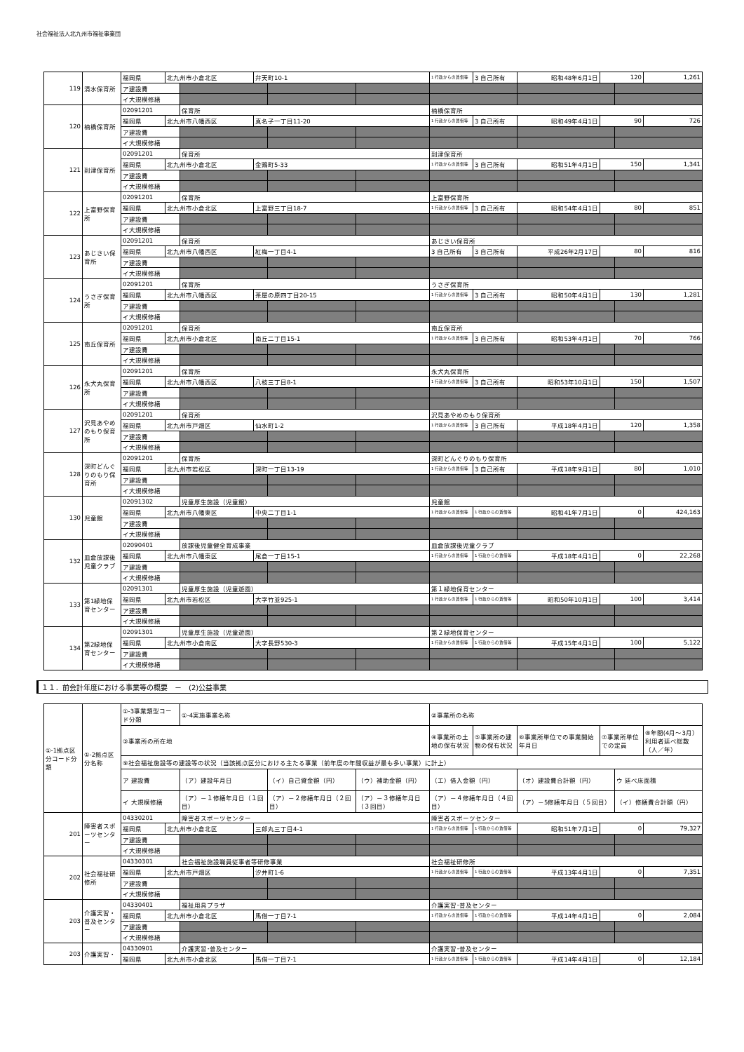社会福祉法人北九州市福祉事業団
| 119 | 清水保育所 | 福岡県 | 北九州市小倉北区 | | 弁天町10-1 | | | 1 行政からの賃借等 | 3 自己所有 | 昭和48年6月1日 | 120 | | 1,261 |
| | | ア建設費 | | | | | | | | | | | |
| | | イ大規模修繕 | | | | | | | | | | | |
| 120 | 楠橋保育所 | 02091201 | | 保育所 | | | | 楠橋保育所 | | | | | |
| | | 福岡県 | 北九州市八幡西区 | | 真名子一丁目11-20 | | | 1 行政からの賃借等 | 3 自己所有 | 昭和49年4月1日 | 90 | | 726 |
| | | ア建設費 | | | | | | | | | | | |
| | | イ大規模修繕 | | | | | | | | | | | |
| 121 | 到津保育所 | 02091201 | | 保育所 | | | | 到津保育所 | | | | | |
| | | 福岡県 | 北九州市小倉北区 | | 金鶏町5-33 | | | 1 行政からの賃借等 | 3 自己所有 | 昭和51年4月1日 | 150 | | 1,341 |
| | | ア建設費 | | | | | | | | | | | |
| | | イ大規模修繕 | | | | | | | | | | | |
| 122 | 上富野保育所 | 02091201 | | 保育所 | | | | 上富野保育所 | | | | | |
| | | 福岡県 | 北九州市小倉北区 | | 上富野三丁目18-7 | | | 1 行政からの賃借等 | 3 自己所有 | 昭和54年4月1日 | 80 | | 851 |
| | | ア建設費 | | | | | | | | | | | |
| | | イ大規模修繕 | | | | | | | | | | | |
| 123 | あじさい保育所 | 02091201 | | 保育所 | | | | あじさい保育所 | | | | | |
| | | 福岡県 | 北九州市八幡西区 | | 紅梅一丁目4-1 | | | 3 自己所有 | 3 自己所有 | 平成26年2月17日 | 80 | | 816 |
| | | ア建設費 | | | | | | | | | | | |
| | | イ大規模修繕 | | | | | | | | | | | |
| 124 | うさぎ保育所 | 02091201 | | 保育所 | | | | うさぎ保育所 | | | | | |
| | | 福岡県 | 北九州市八幡西区 | | 茶屋の原四丁目20-15 | | | 1 行政からの賃借等 | 3 自己所有 | 昭和50年4月1日 | 130 | | 1,281 |
| | | ア建設費 | | | | | | | | | | | |
| | | イ大規模修繕 | | | | | | | | | | | |
| 125 | 南丘保育所 | 02091201 | | 保育所 | | | | 南丘保育所 | | | | | |
| | | 福岡県 | 北九州市小倉北区 | | 南丘二丁目15-1 | | | 1 行政からの賃借等 | 3 自己所有 | 昭和53年4月1日 | 70 | | 766 |
| | | ア建設費 | | | | | | | | | | | |
| | | イ大規模修繕 | | | | | | | | | | | |
| 126 | 永犬丸保育所 | 02091201 | | 保育所 | | | | 永犬丸保育所 | | | | | |
| | | 福岡県 | 北九州市八幡西区 | | 八枝三丁目8-1 | | | 1 行政からの賃借等 | 3 自己所有 | 昭和53年10月1日 | 150 | | 1,507 |
| | | ア建設費 | | | | | | | | | | | |
| | | イ大規模修繕 | | | | | | | | | | | |
| 127 | 沢見あやめのもり保育所 | 02091201 | | 保育所 | | | | 沢見あやめのもり保育所 | | | | | |
| | | 福岡県 | 北九州市戸畑区 | | 仙水町1-2 | | | 1 行政からの賃借等 | 3 自己所有 | 平成18年4月1日 | 120 | | 1,358 |
| | | ア建設費 | | | | | | | | | | | |
| | | イ大規模修繕 | | | | | | | | | | | |
| 128 | 深町どんぐりのもり保育所 | 02091201 | | 保育所 | | | | 深町どんぐりのもり保育所 | | | | | |
| | | 福岡県 | 北九州市若松区 | | 深町一丁目13-19 | | | 1 行政からの賃借等 | 3 自己所有 | 平成18年9月1日 | 80 | | 1,010 |
| | | ア建設費 | | | | | | | | | | | |
| | | イ大規模修繕 | | | | | | | | | | | |
| 130 | 児童館 | 02091302 | | 児童厚生施設（児童館） | | | | 児童館 | | | | | |
| | | 福岡県 | 北九州市八幡東区 | | 中央二丁目1-1 | | | 1 行政からの賃借等 | 1 行政からの賃借等 | 昭和41年7月1日 | 0 | | 424,163 |
| | | ア建設費 | | | | | | | | | | | |
| | | イ大規模修繕 | | | | | | | | | | | |
| 132 | 皿倉放課後児童クラブ | 02090401 | | 放課後児童健全育成事業 | | | | 皿倉放課後児童クラブ | | | | | |
| | | 福岡県 | 北九州市八幡東区 | | 尾倉一丁目15-1 | | | 1 行政からの賃借等 | 1 行政からの賃借等 | 平成18年4月1日 | 0 | | 22,268 |
| | | ア建設費 | | | | | | | | | | | |
| | | イ大規模修繕 | | | | | | | | | | | |
| 133 | 第1緑地保育センター | 02091301 | | 児童厚生施設（児童遊園） | | | | 第１緑地保育センター | | | | | |
| | | 福岡県 | 北九州市若松区 | | 大字竹並925-1 | | | 1 行政からの賃借等 | 1 行政からの賃借等 | 昭和50年10月1日 | 100 | | 3,414 |
| | | ア建設費 | | | | | | | | | | | |
| | | イ大規模修繕 | | | | | | | | | | | |
| 134 | 第2緑地保育センター | 02091301 | | 児童厚生施設（児童遊園） | | | | 第２緑地保育センター | | | | | |
| | | 福岡県 | 北九州市小倉南区 | | 大字長野530-3 | | | 1 行政からの賃借等 | 1 行政からの賃借等 | 平成15年4月1日 | 100 | | 5,122 |
| | | ア建設費 | | | | | | | | | | | |
| | | イ大規模修繕 | | | | | | | | | | | |
１１．前会計年度における事業等の概要　－　(2)公益事業
| ①-1拠点区分コード分類 | ①-2拠点区分名称 | ①-3事業類型コード分類 | | ①-4実施事業名称 | | | | ②事業所の名称 | | | | | |
| --- | --- | --- | --- | --- | --- | --- | --- | --- | --- | --- | --- | --- | --- |
| | | ③事業所の所在地 | | | | | | ④事業所の土地の保有状況 | ⑤事業所の建物の保有状況 | ⑥事業所単位での事業開始年月日 | ⑦事業所単位での定員 | | ⑧年間(4月～3月）利用者延べ総数（人／年） |
| | | ⑨社会福祉施設等の建設等の状況（当該拠点区分における主たる事業（前年度の年間収益が最も多い事業）に計上） | | | | | | | | | | | |
| | | ア 建設費 | | （ア）建設年月日 | | （イ）自己資金額（円） | （ウ）補助金額（円） | （エ）借入金額（円） | | （オ）建設費合計額（円） | | ウ 延べ床面積 | |
| | | イ 大規模修繕 | | （ア）－１修繕年月日（１回目） | | （ア）－２修繕年月日（２回目） | （ア）－３修繕年月日（３回目） | （ア）－４修繕年月日（４回目） | | （ア）－5修繕年月日（５回目） | | （イ）修繕費合計額（円） | |
| 201 | 障害者スポーツセンター | 04330201 | | 障害者スポーツセンター | | | | 障害者スポーツセンター | | | | | |
| | | 福岡県 | 北九州市小倉北区 | | 三郎丸三丁目4-1 | | | 1 行政からの賃借等 | 1 行政からの賃借等 | 昭和51年7月1日 | 0 | | 79,327 |
| | | ア建設費 | | | | | | | | | | | |
| | | イ大規模修繕 | | | | | | | | | | | |
| 202 | 社会福祉研修所 | 04330301 | | 社会福祉施設職員従事者等研修事業 | | | | 社会福祉研修所 | | | | | |
| | | 福岡県 | 北九州市戸畑区 | | 汐井町1-6 | | | 1 行政からの賃借等 | 1 行政からの賃借等 | 平成13年4月1日 | 0 | | 7,351 |
| | | ア建設費 | | | | | | | | | | | |
| | | イ大規模修繕 | | | | | | | | | | | |
| 203 | 介護実習・普及センター | 04330401 | | 福祉用具プラザ | | | | 介護実習･普及センター | | | | | |
| | | 福岡県 | 北九州市小倉北区 | | 馬借一丁目7-1 | | | 1 行政からの賃借等 | 1 行政からの賃借等 | 平成14年4月1日 | 0 | | 2,084 |
| | | ア建設費 | | | | | | | | | | | |
| | | イ大規模修繕 | | | | | | | | | | | |
| 203 | 介護実習・ | 04330901 | | 介護実習･普及センター | | | | 介護実習･普及センター | | | | | |
| | | 福岡県 | 北九州市小倉北区 | | 馬借一丁目7-1 | | | 1 行政からの賃借等 | 1 行政からの賃借等 | 平成14年4月1日 | 0 | | 12,184 |